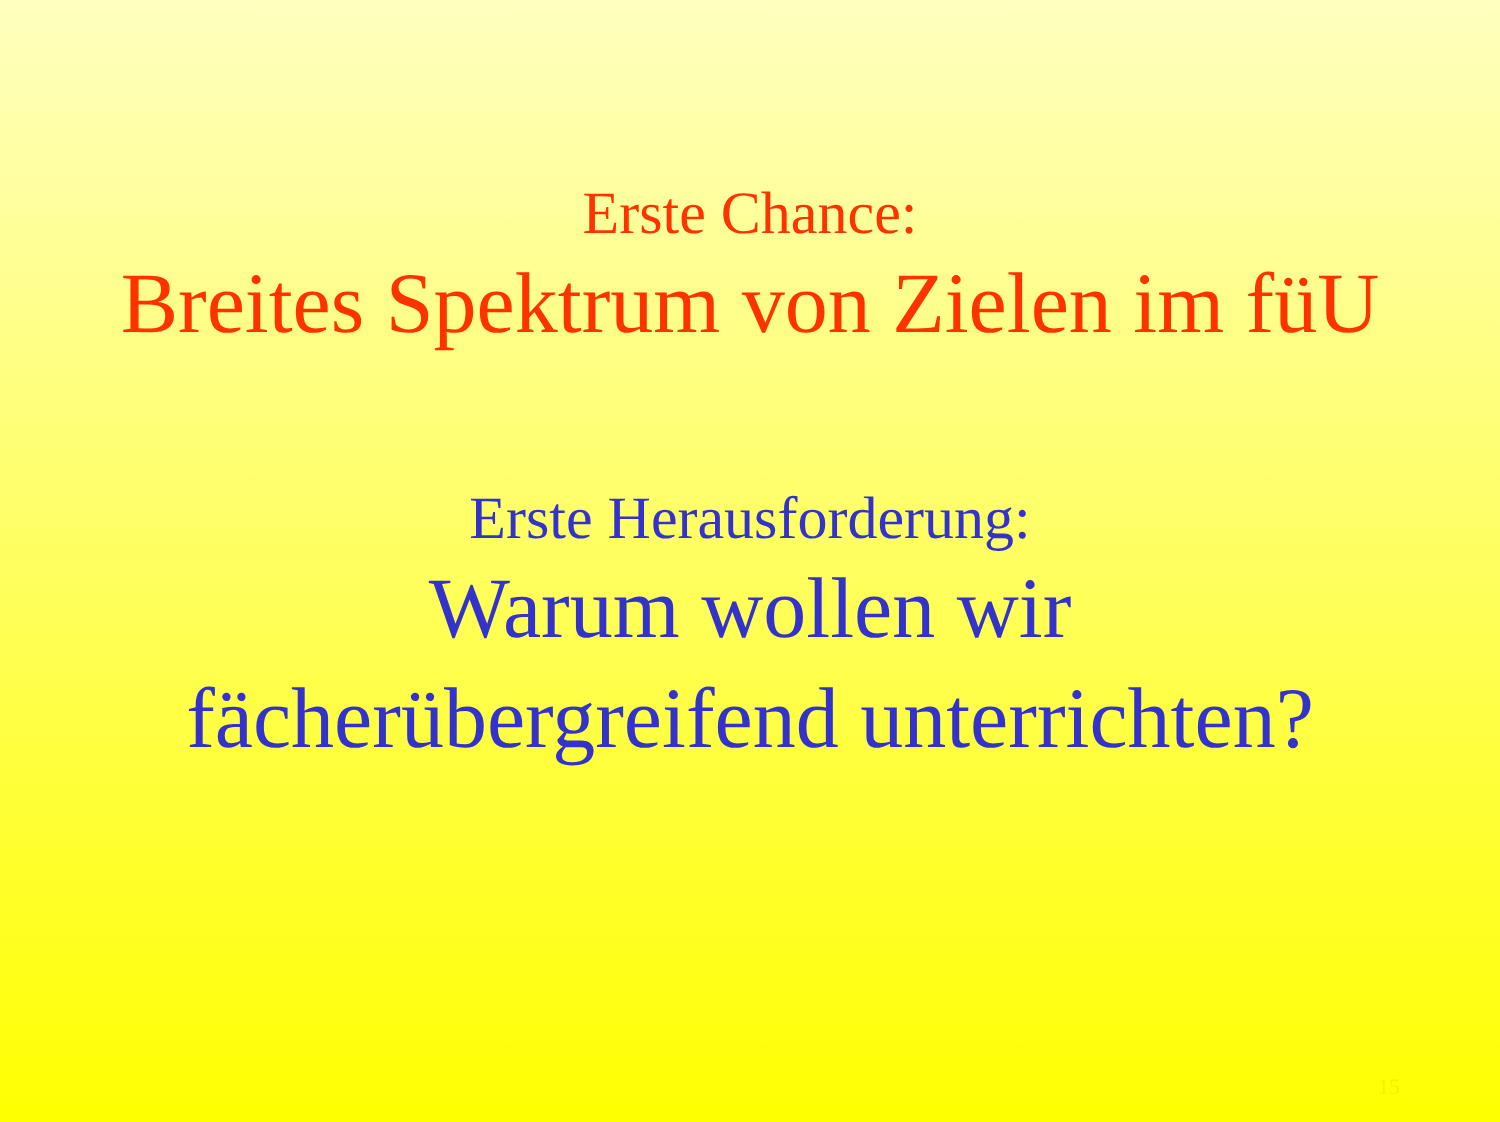Erste Chance:
Breites Spektrum von Zielen im füU
Erste Herausforderung:
Warum wollen wir
fächerübergreifend unterrichten?
15